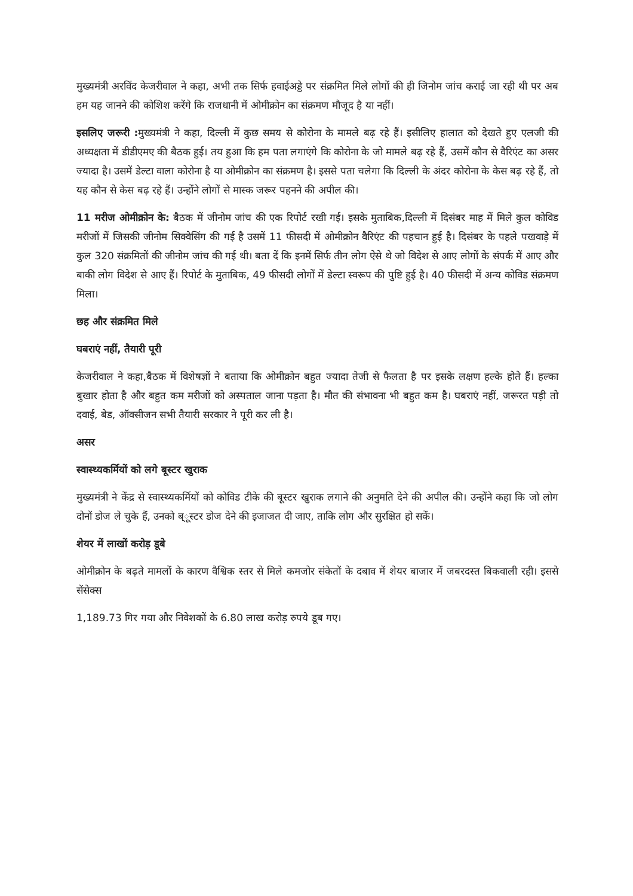मुख्यमंत्री अरविंद केजरीवाल ने कहा, अभी तक सिर्फ हवाईअड्डे पर संक्रमित मिले लोगों की ही जिनोम जांच कराई जा रही थी पर अब हम यह जानने की कोशिश करेंगे कि राजधानी में ओमीक्रोन का संक्रमण मौजूद है या नहीं।
इसलिए जरूरी : मुख्यमंत्री ने कहा, दिल्ली में कुछ समय से कोरोना के मामले बढ़ रहे हैं। इसीलिए हालात को देखते हुए एलजी की अध्यक्षता में डीडीएमए की बैठक हुई। तय हुआ कि हम पता लगाएंगे कि कोरोना के जो मामले बढ़ रहे हैं, उसमें कौन से वैरिएंट का असर ज्यादा है। उसमें डेल्टा वाला कोरोना है या ओमीक्रोन का संक्रमण है। इससे पता चलेगा कि दिल्ली के अंदर कोरोना के केस बढ़ रहे हैं, तो यह कौन से केस बढ़ रहे हैं। उन्होंने लोगों से मास्क जरूर पहनने की अपील की।
11 मरीज ओमीक्रोन के: बैठक में जीनोम जांच की एक रिपोर्ट रखी गई। इसके मुताबिक,दिल्ली में दिसंबर माह में मिले कुल कोविड मरीजों में जिसकी जीनोम सिक्वेसिंग की गई है उसमें 11 फीसदी में ओमीक्रोन वैरिएंट की पहचान हुई है। दिसंबर के पहले पखवाड़े में कुल 320 संक्रमितों की जीनोम जांच की गई थी। बता दें कि इनमें सिर्फ तीन लोग ऐसे थे जो विदेश से आए लोगों के संपर्क में आए और बाकी लोग विदेश से आए हैं। रिपोर्ट के मुताबिक, 49 फीसदी लोगों में डेल्टा स्वरूप की पुष्टि हुई है। 40 फीसदी में अन्य कोविड संक्रमण मिला।
छह और संक्रमित मिले
घबराएं नहीं, तैयारी पूरी
केजरीवाल ने कहा,बैठक में विशेषज्ञों ने बताया कि ओमीक्रोन बहुत ज्यादा तेजी से फैलता है पर इसके लक्षण हल्के होते हैं। हल्का बुखार होता है और बहुत कम मरीजों को अस्पताल जाना पड़ता है। मौत की संभावना भी बहुत कम है। घबराएं नहीं, जरूरत पड़ी तो दवाई, बेड, ऑक्सीजन सभी तैयारी सरकार ने पूरी कर ली है।
असर
स्वास्थ्यकर्मियों को लगे बूस्टर खुराक
मुख्यमंत्री ने केंद्र से स्वास्थ्यकर्मियों को कोविड टीके की बूस्टर खुराक लगाने की अनुमति देने की अपील की। उन्होंने कहा कि जो लोग दोनों डोज ले चुके हैं, उनको ब्ूस्टर डोज देने की इजाजत दी जाए, ताकि लोग और सुरक्षित हो सकें।
शेयर में लाखों करोड़ डूबे
ओमीक्रोन के बढ़ते मामलों के कारण वैश्विक स्तर से मिले कमजोर संकेतों के दबाव में शेयर बाजार में जबरदस्त बिकवाली रही। इससे सेंसेक्स
1,189.73 गिर गया और निवेशकों के 6.80 लाख करोड़ रुपये डूब गए।